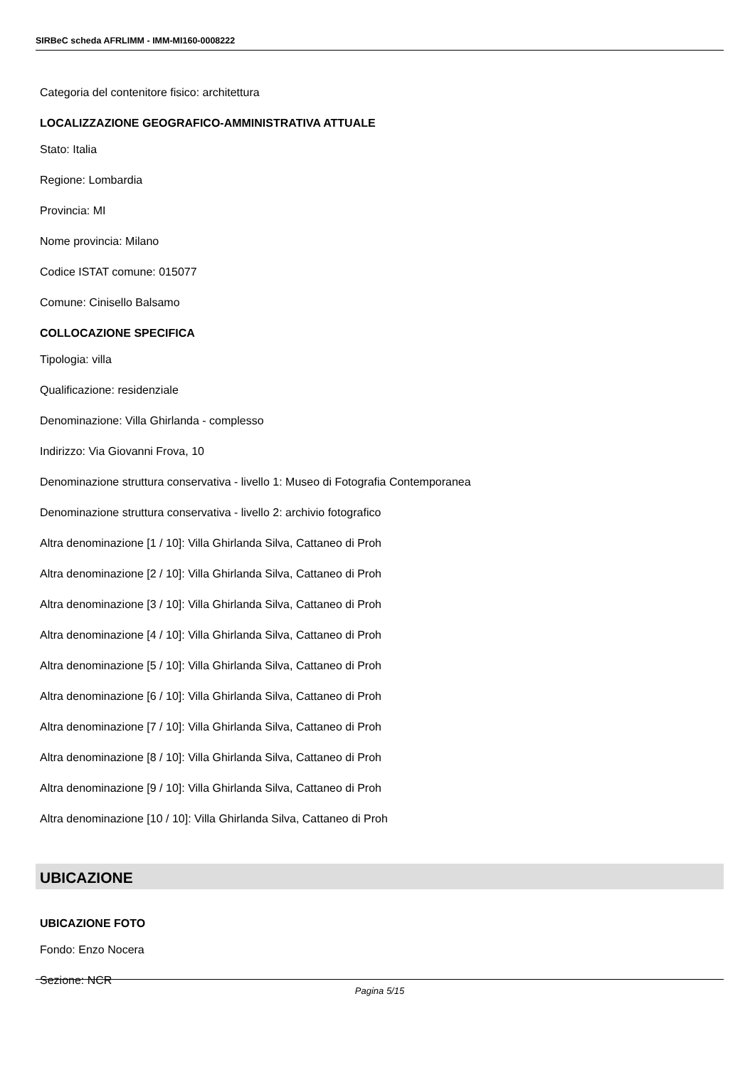SIRBeC scheda AFRLIMM - IMM-MI160-0008222
Categoria del contenitore fisico: architettura
LOCALIZZAZIONE GEOGRAFICO-AMMINISTRATIVA ATTUALE
Stato: Italia
Regione: Lombardia
Provincia: MI
Nome provincia: Milano
Codice ISTAT comune: 015077
Comune: Cinisello Balsamo
COLLOCAZIONE SPECIFICA
Tipologia: villa
Qualificazione: residenziale
Denominazione: Villa Ghirlanda - complesso
Indirizzo: Via Giovanni Frova, 10
Denominazione struttura conservativa - livello 1: Museo di Fotografia Contemporanea
Denominazione struttura conservativa - livello 2: archivio fotografico
Altra denominazione [1 / 10]: Villa Ghirlanda Silva, Cattaneo di Proh
Altra denominazione [2 / 10]: Villa Ghirlanda Silva, Cattaneo di Proh
Altra denominazione [3 / 10]: Villa Ghirlanda Silva, Cattaneo di Proh
Altra denominazione [4 / 10]: Villa Ghirlanda Silva, Cattaneo di Proh
Altra denominazione [5 / 10]: Villa Ghirlanda Silva, Cattaneo di Proh
Altra denominazione [6 / 10]: Villa Ghirlanda Silva, Cattaneo di Proh
Altra denominazione [7 / 10]: Villa Ghirlanda Silva, Cattaneo di Proh
Altra denominazione [8 / 10]: Villa Ghirlanda Silva, Cattaneo di Proh
Altra denominazione [9 / 10]: Villa Ghirlanda Silva, Cattaneo di Proh
Altra denominazione [10 / 10]: Villa Ghirlanda Silva, Cattaneo di Proh
UBICAZIONE
UBICAZIONE FOTO
Fondo: Enzo Nocera
Sezione: NCR
Pagina 5/15